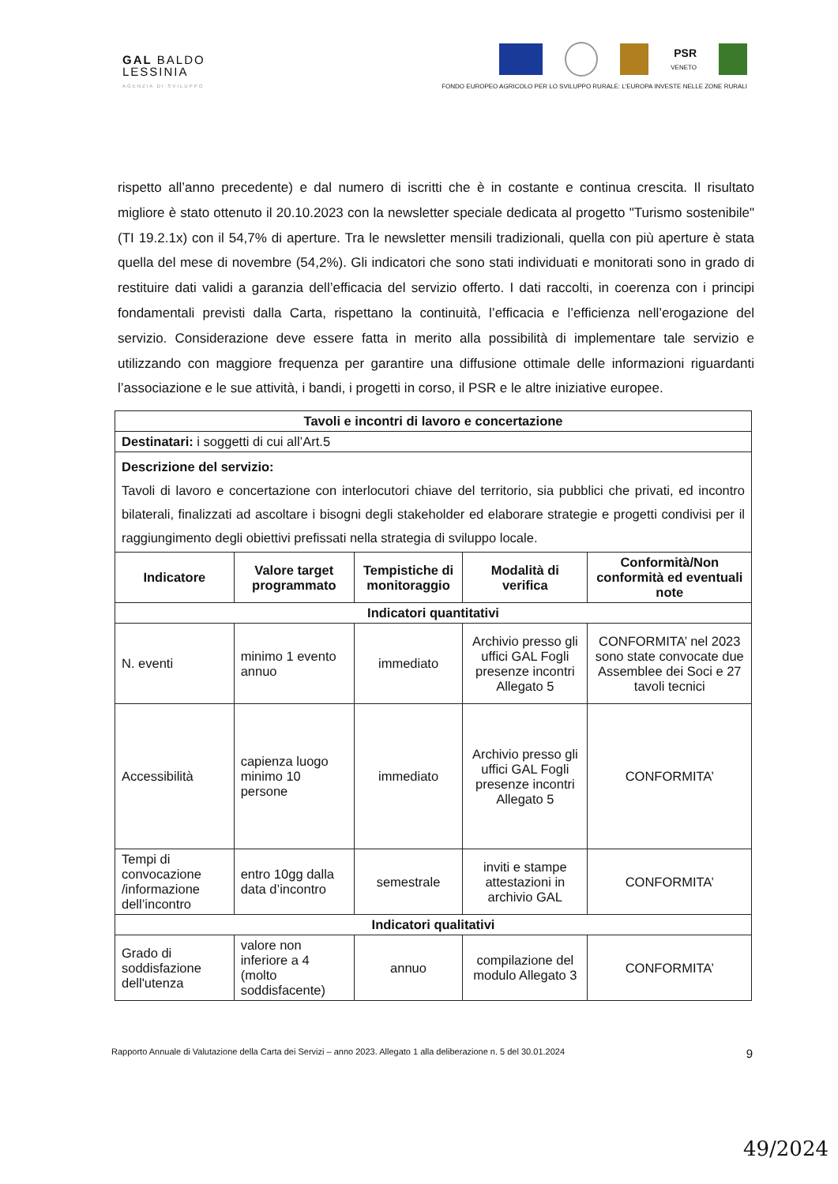GAL BALDO
LESSINIA
AGENZIA DI SVILUPPO
PSR
VENETO
FONDO EUROPEO AGRICOLO PER LO SVILUPPO RURALE: L'EUROPA INVESTE NELLE ZONE RURALI
rispetto all’anno precedente) e dal numero di iscritti che è in costante e continua crescita. Il risultato migliore è stato ottenuto il 20.10.2023 con la newsletter speciale dedicata al progetto "Turismo sostenibile" (TI 19.2.1x) con il 54,7% di aperture. Tra le newsletter mensili tradizionali, quella con più aperture è stata quella del mese di novembre (54,2%). Gli indicatori che sono stati individuati e monitorati sono in grado di restituire dati validi a garanzia dell’efficacia del servizio offerto. I dati raccolti, in coerenza con i principi fondamentali previsti dalla Carta, rispettano la continuità, l’efficacia e l’efficienza nell’erogazione del servizio. Considerazione deve essere fatta in merito alla possibilità di implementare tale servizio e utilizzando con maggiore frequenza per garantire una diffusione ottimale delle informazioni riguardanti l’associazione e le sue attività, i bandi, i progetti in corso, il PSR e le altre iniziative europee.
| Tavoli e incontri di lavoro e concertazione | | | | |
| --- | --- | --- | --- | --- |
| Destinatari: i soggetti di cui all’Art.5 | | | | |
| Descrizione del servizio: Tavoli di lavoro e concertazione con interlocutori chiave del territorio, sia pubblici che privati, ed incontro bilaterali, finalizzati ad ascoltare i bisogni degli stakeholder ed elaborare strategie e progetti condivisi per il raggiungimento degli obiettivi prefissati nella strategia di sviluppo locale. | | | | |
| Indicatore | Valore target programmato | Tempistiche di monitoraggio | Modalità di verifica | Conformità/Non conformità ed eventuali note |
| Indicatori quantitativi | | | | |
| N. eventi | minimo 1 evento annuo | immediato | Archivio presso gli uffici GAL Fogli presenze incontri Allegato 5 | CONFORMITA’ nel 2023 sono state convocate due Assemblee dei Soci e 27 tavoli tecnici |
| Accessibilità | capienza luogo minimo 10 persone | immediato | Archivio presso gli uffici GAL Fogli presenze incontri Allegato 5 | CONFORMITA’ |
| Tempi di convocazione /informazione dell’incontro | entro 10gg dalla data d’incontro | semestrale | inviti e stampe attestazioni in archivio GAL | CONFORMITA’ |
| Indicatori qualitativi | | | | |
| Grado di soddisfazione dell'utenza | valore non inferiore a 4 (molto soddisfacente) | annuo | compilazione del modulo Allegato 3 | CONFORMITA’ |
Rapporto Annuale di Valutazione della Carta dei Servizi – anno 2023. Allegato 1 alla deliberazione n. 5 del 30.01.2024 9
49/2024